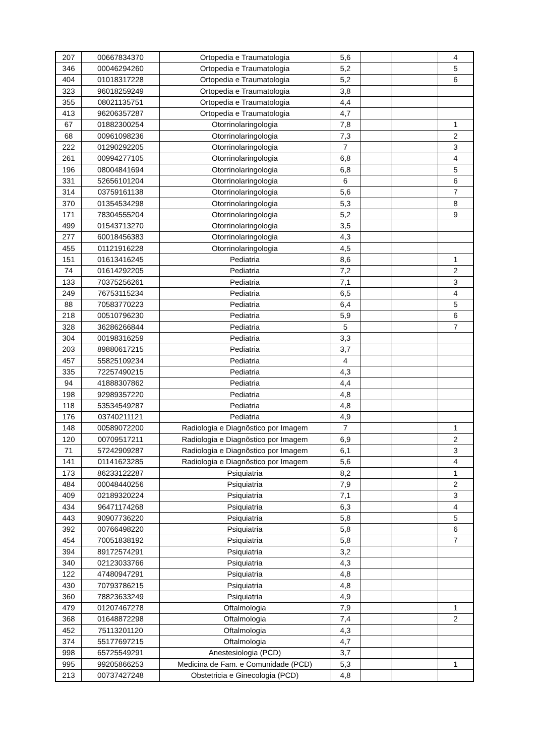| 207 | 00667834370 | Ortopedia e Traumatologia | 5,6 | | | 4 |
| 346 | 00046294260 | Ortopedia e Traumatologia | 5,2 | | | 5 |
| 404 | 01018317228 | Ortopedia e Traumatologia | 5,2 | | | 6 |
| 323 | 96018259249 | Ortopedia e Traumatologia | 3,8 | | | |
| 355 | 08021135751 | Ortopedia e Traumatologia | 4,4 | | | |
| 413 | 96206357287 | Ortopedia e Traumatologia | 4,7 | | | |
| 67 | 01882300254 | Otorrinolaringologia | 7,8 | | | 1 |
| 68 | 00961098236 | Otorrinolaringologia | 7,3 | | | 2 |
| 222 | 01290292205 | Otorrinolaringologia | 7 | | | 3 |
| 261 | 00994277105 | Otorrinolaringologia | 6,8 | | | 4 |
| 196 | 08004841694 | Otorrinolaringologia | 6,8 | | | 5 |
| 331 | 52656101204 | Otorrinolaringologia | 6 | | | 6 |
| 314 | 03759161138 | Otorrinolaringologia | 5,6 | | | 7 |
| 370 | 01354534298 | Otorrinolaringologia | 5,3 | | | 8 |
| 171 | 78304555204 | Otorrinolaringologia | 5,2 | | | 9 |
| 499 | 01543713270 | Otorrinolaringologia | 3,5 | | | |
| 277 | 60018456383 | Otorrinolaringologia | 4,3 | | | |
| 455 | 01121916228 | Otorrinolaringologia | 4,5 | | | |
| 151 | 01613416245 | Pediatria | 8,6 | | | 1 |
| 74 | 01614292205 | Pediatria | 7,2 | | | 2 |
| 133 | 70375256261 | Pediatria | 7,1 | | | 3 |
| 249 | 76753115234 | Pediatria | 6,5 | | | 4 |
| 88 | 70583770223 | Pediatria | 6,4 | | | 5 |
| 218 | 00510796230 | Pediatria | 5,9 | | | 6 |
| 328 | 36286266844 | Pediatria | 5 | | | 7 |
| 304 | 00198316259 | Pediatria | 3,3 | | | |
| 203 | 89880617215 | Pediatria | 3,7 | | | |
| 457 | 55825109234 | Pediatria | 4 | | | |
| 335 | 72257490215 | Pediatria | 4,3 | | | |
| 94 | 41888307862 | Pediatria | 4,4 | | | |
| 198 | 92989357220 | Pediatria | 4,8 | | | |
| 118 | 53534549287 | Pediatria | 4,8 | | | |
| 176 | 03740211121 | Pediatria | 4,9 | | | |
| 148 | 00589072200 | Radiologia e Diagnõstico por Imagem | 7 | | | 1 |
| 120 | 00709517211 | Radiologia e Diagnõstico por Imagem | 6,9 | | | 2 |
| 71 | 57242909287 | Radiologia e Diagnõstico por Imagem | 6,1 | | | 3 |
| 141 | 01141623285 | Radiologia e Diagnõstico por Imagem | 5,6 | | | 4 |
| 173 | 86233122287 | Psiquiatria | 8,2 | | | 1 |
| 484 | 00048440256 | Psiquiatria | 7,9 | | | 2 |
| 409 | 02189320224 | Psiquiatria | 7,1 | | | 3 |
| 434 | 96471174268 | Psiquiatria | 6,3 | | | 4 |
| 443 | 90907736220 | Psiquiatria | 5,8 | | | 5 |
| 392 | 00766498220 | Psiquiatria | 5,8 | | | 6 |
| 454 | 70051838192 | Psiquiatria | 5,8 | | | 7 |
| 394 | 89172574291 | Psiquiatria | 3,2 | | | |
| 340 | 02123033766 | Psiquiatria | 4,3 | | | |
| 122 | 47480947291 | Psiquiatria | 4,8 | | | |
| 430 | 70793786215 | Psiquiatria | 4,8 | | | |
| 360 | 78823633249 | Psiquiatria | 4,9 | | | |
| 479 | 01207467278 | Oftalmologia | 7,9 | | | 1 |
| 368 | 01648872298 | Oftalmologia | 7,4 | | | 2 |
| 452 | 75113201120 | Oftalmologia | 4,3 | | | |
| 374 | 55177697215 | Oftalmologia | 4,7 | | | |
| 998 | 65725549291 | Anestesiologia (PCD) | 3,7 | | | |
| 995 | 99205866253 | Medicina de Fam. e Comunidade (PCD) | 5,3 | | | 1 |
| 213 | 00737427248 | Obstetricia e Ginecologia (PCD) | 4,8 | | | |